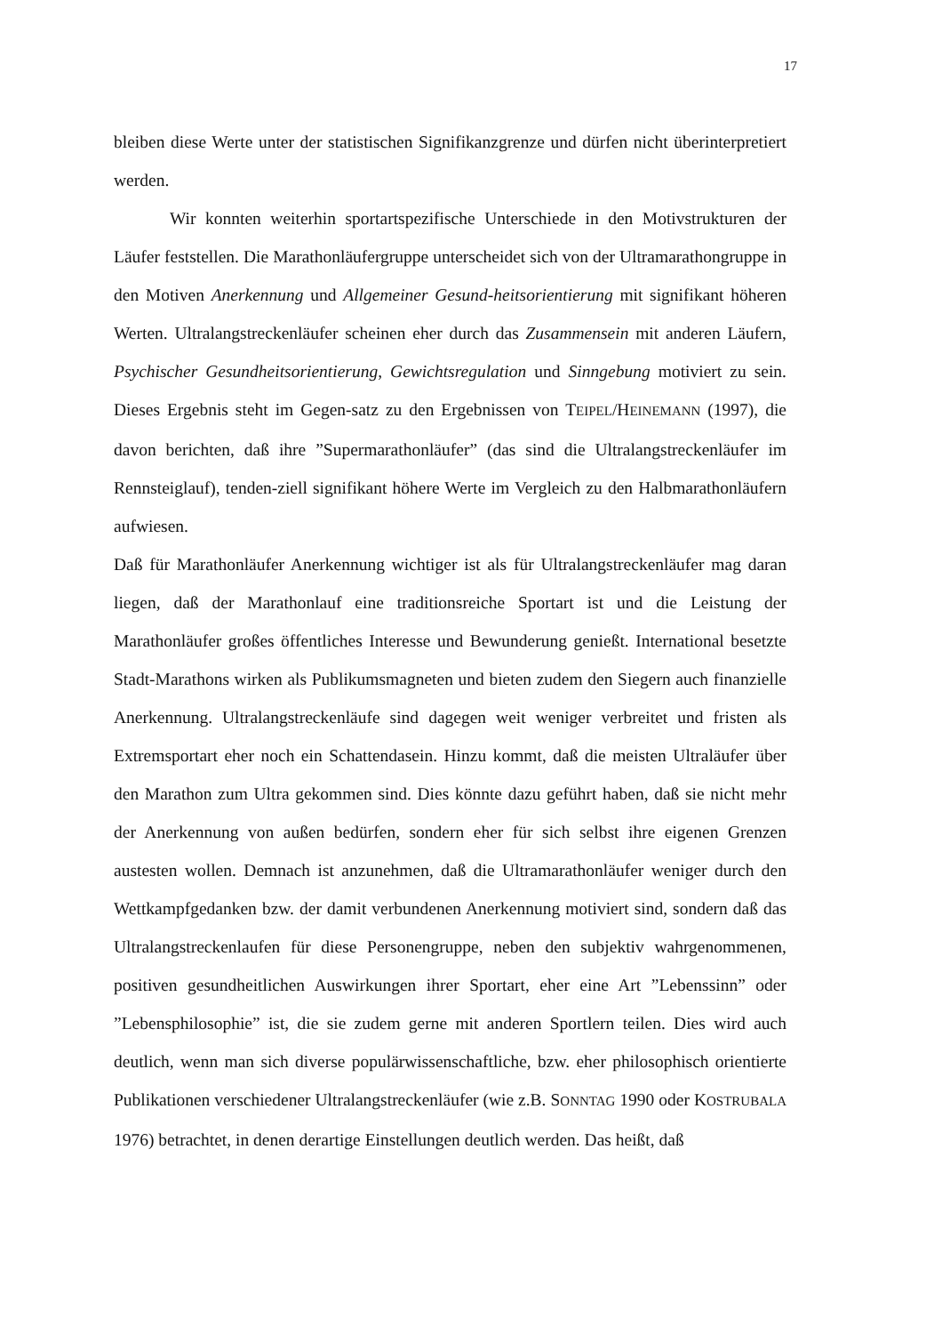17
bleiben diese Werte unter der statistischen Signifikanzgrenze und dürfen nicht überinterpretiert werden.
Wir konnten weiterhin sportartspezifische Unterschiede in den Motivstrukturen der Läufer feststellen. Die Marathonläufergruppe unterscheidet sich von der Ultramarathongruppe in den Motiven Anerkennung und Allgemeiner Gesund-heitsorientierung mit signifikant höheren Werten. Ultralangstreckenläufer scheinen eher durch das Zusammensein mit anderen Läufern, Psychischer Gesundheitsorientierung, Gewichtsregulation und Sinngebung motiviert zu sein. Dieses Ergebnis steht im Gegen-satz zu den Ergebnissen von TEIPEL/HEINEMANN (1997), die davon berichten, daß ihre ”Supermarathonläufer” (das sind die Ultralangstreckenläufer im Rennsteiglauf), tenden-ziell signifikant höhere Werte im Vergleich zu den Halbmarathonläufern aufwiesen.
Daß für Marathonläufer Anerkennung wichtiger ist als für Ultralangstreckenläufer mag daran liegen, daß der Marathonlauf eine traditionsreiche Sportart ist und die Leistung der Marathonläufer großes öffentliches Interesse und Bewunderung genießt. International besetzte Stadt-Marathons wirken als Publikumsmagneten und bieten zudem den Siegern auch finanzielle Anerkennung. Ultralangstreckenläufe sind dagegen weit weniger verbreitet und fristen als Extremsportart eher noch ein Schattendasein. Hinzu kommt, daß die meisten Ultraläufer über den Marathon zum Ultra gekommen sind. Dies könnte dazu geführt haben, daß sie nicht mehr der Anerkennung von außen bedürfen, sondern eher für sich selbst ihre eigenen Grenzen austesten wollen. Demnach ist anzunehmen, daß die Ultramarathonläufer weniger durch den Wettkampfgedanken bzw. der damit verbundenen Anerkennung motiviert sind, sondern daß das Ultralangstreckenlaufen für diese Personengruppe, neben den subjektiv wahrgenommenen, positiven gesundheitlichen Auswirkungen ihrer Sportart, eher eine Art ”Lebenssinn” oder ”Lebensphilosophie” ist, die sie zudem gerne mit anderen Sportlern teilen. Dies wird auch deutlich, wenn man sich diverse populärwissenschaftliche, bzw. eher philosophisch orientierte Publikationen verschiedener Ultralangstreckenläufer (wie z.B. SONNTAG 1990 oder KOSTRUBALA 1976) betrachtet, in denen derartige Einstellungen deutlich werden. Das heißt, daß